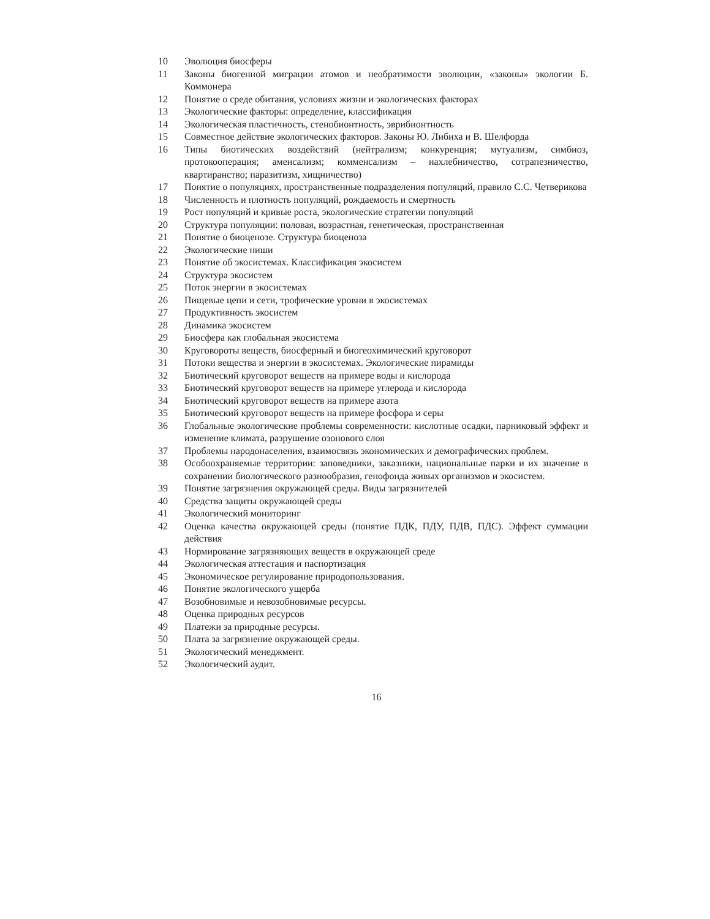| 10 | Эволюция биосферы |
| 11 | Законы биогенной миграции атомов и необратимости эволюции, «законы» экологии Б. Коммонера |
| 12 | Понятие о среде обитания, условиях жизни и экологических факторах |
| 13 | Экологические факторы: определение, классификация |
| 14 | Экологическая пластичность, стенобионтность, эврибионтность |
| 15 | Совместное действие экологических факторов. Законы Ю. Либиха и В. Шелфорда |
| 16 | Типы биотических воздействий (нейтрализм; конкуренция; мутуализм, симбиоз, протокооперация; аменсализм; комменсализм – нахлебничество, сотрапезничество, квартиранство; паразитизм, хищничество) |
| 17 | Понятие о популяциях, пространственные подразделения популяций, правило С.С. Четверикова |
| 18 | Численность и плотность популяций, рождаемость и смертность |
| 19 | Рост популяций и кривые роста, экологические стратегии популяций |
| 20 | Структура популяции: половая, возрастная, генетическая, пространственная |
| 21 | Понятие о биоценозе. Структура биоценоза |
| 22 | Экологические ниши |
| 23 | Понятие об экосистемах. Классификация экосистем |
| 24 | Структура экосистем |
| 25 | Поток энергии в экосистемах |
| 26 | Пищевые цепи и сети, трофические уровни в экосистемах |
| 27 | Продуктивность экосистем |
| 28 | Динамика экосистем |
| 29 | Биосфера как глобальная экосистема |
| 30 | Круговороты веществ, биосферный и биогеохимический круговорот |
| 31 | Потоки вещества и энергии в экосистемах. Экологические пирамиды |
| 32 | Биотический круговорот веществ на примере воды и кислорода |
| 33 | Биотический круговорот веществ на примере углерода и кислорода |
| 34 | Биотический круговорот веществ на примере азота |
| 35 | Биотический круговорот веществ на примере фосфора и серы |
| 36 | Глобальные экологические проблемы современности: кислотные осадки, парниковый эффект и изменение климата, разрушение озонового слоя |
| 37 | Проблемы народонаселения, взаимосвязь экономических и демографических проблем. |
| 38 | Особоохраняемые территории: заповедники, заказники, национальные парки и их значение в сохранении биологического разнообразия, генофонда живых организмов и экосистем. |
| 39 | Понятие загрязнения окружающей среды. Виды загрязнителей |
| 40 | Средства защиты окружающей среды |
| 41 | Экологический мониторинг |
| 42 | Оценка качества окружающей среды (понятие ПДК, ПДУ, ПДВ, ПДС). Эффект суммации действия |
| 43 | Нормирование загрязняющих веществ в окружающей среде |
| 44 | Экологическая аттестация и паспортизация |
| 45 | Экономическое регулирование природопользования. |
| 46 | Понятие экологического ущерба |
| 47 | Возобновимые и невозобновимые ресурсы. |
| 48 | Оценка природных ресурсов |
| 49 | Платежи за природные ресурсы. |
| 50 | Плата за загрязнение окружающей среды. |
| 51 | Экологический менеджмент. |
| 52 | Экологический аудит. |
16